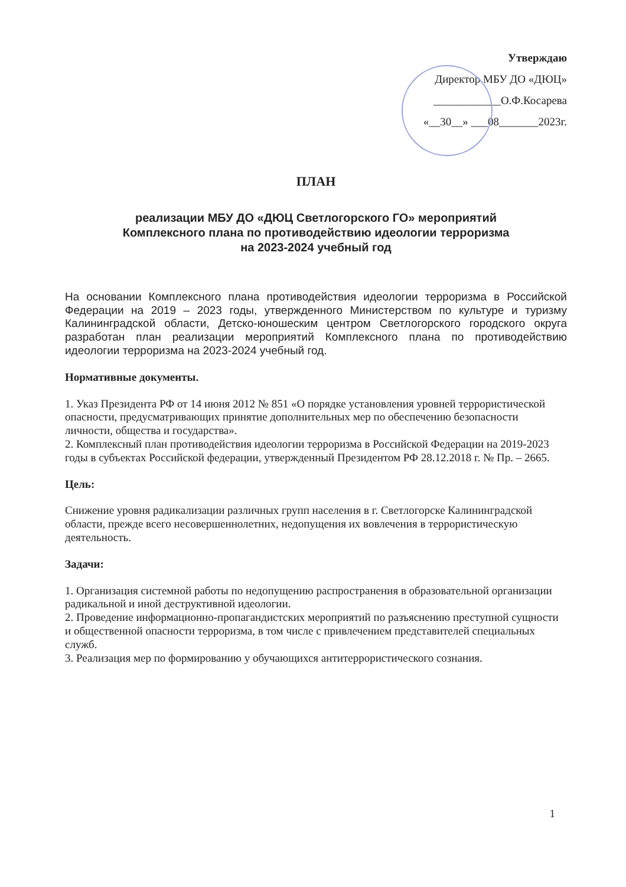Утверждаю
Директор МБУ ДО «ДЮЦ»
____________О.Ф.Косарева
«__30__» ___08_______2023г.
ПЛАН
реализации МБУ ДО «ДЮЦ Светлогорского ГО» мероприятий
Комплексного плана по противодействию идеологии терроризма
на 2023-2024 учебный год
На основании Комплексного плана противодействия идеологии терроризма в Российской Федерации на 2019 – 2023 годы, утвержденного Министерством по культуре и туризму Калининградской области, Детско-юношеским центром Светлогорского городского округа разработан план реализации мероприятий Комплексного плана по противодействию идеологии терроризма на 2023-2024 учебный год.
Нормативные документы.
1. Указ Президента РФ от 14 июня 2012 № 851 «О порядке установления уровней террористической опасности, предусматривающих принятие дополнительных мер по обеспечению безопасности личности, общества и государства».
2. Комплексный план противодействия идеологии терроризма в Российской Федерации на 2019-2023 годы в субъектах Российской федерации, утвержденный Президентом РФ 28.12.2018 г. № Пр. – 2665.
Цель:
Снижение уровня радикализации различных групп населения в г. Светлогорске Калининградской области, прежде всего несовершеннолетних, недопущения их вовлечения в террористическую деятельность.
Задачи:
1. Организация системной работы по недопущению распространения в образовательной организации радикальной и иной деструктивной идеологии.
2. Проведение информационно-пропагандистских мероприятий по разъяснению преступной сущности и общественной опасности терроризма, в том числе с привлечением представителей специальных служб.
3. Реализация мер по формированию у обучающихся антитеррористического сознания.
1